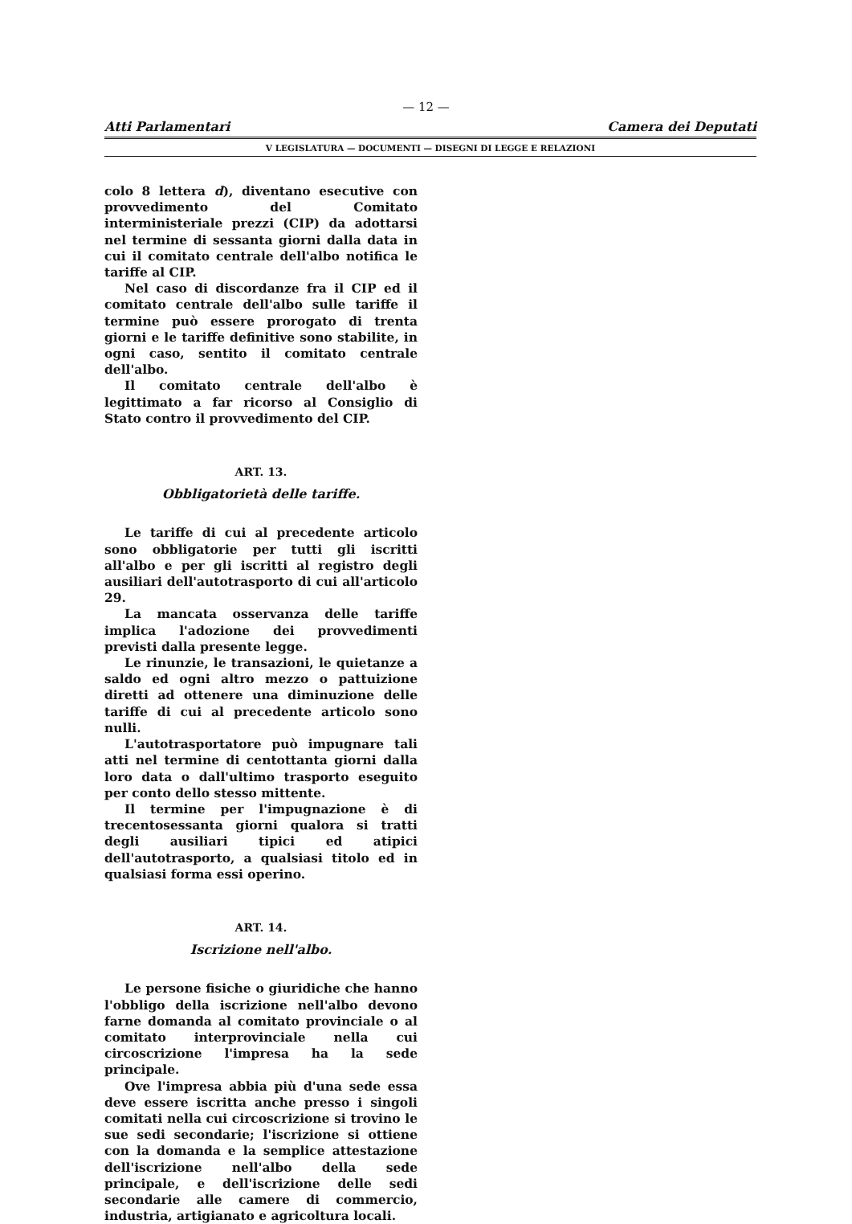— 12 —
Atti Parlamentari Camera dei Deputati
V LEGISLATURA — DOCUMENTI — DISEGNI DI LEGGE E RELAZIONI
colo 8 lettera d), diventano esecutive con provvedimento del Comitato interministeriale prezzi (CIP) da adottarsi nel termine di sessanta giorni dalla data in cui il comitato centrale dell'albo notifica le tariffe al CIP.
Nel caso di discordanze fra il CIP ed il comitato centrale dell'albo sulle tariffe il termine può essere prorogato di trenta giorni e le tariffe definitive sono stabilite, in ogni caso, sentito il comitato centrale dell'albo.
Il comitato centrale dell'albo è legittimato a far ricorso al Consiglio di Stato contro il provvedimento del CIP.
ART. 13.
Obbligatorietà delle tariffe.
Le tariffe di cui al precedente articolo sono obbligatorie per tutti gli iscritti all'albo e per gli iscritti al registro degli ausiliari dell'autotrasporto di cui all'articolo 29.
La mancata osservanza delle tariffe implica l'adozione dei provvedimenti previsti dalla presente legge.
Le rinunzie, le transazioni, le quietanze a saldo ed ogni altro mezzo o pattuizione diretti ad ottenere una diminuzione delle tariffe di cui al precedente articolo sono nulli.
L'autotrasportatore può impugnare tali atti nel termine di centottanta giorni dalla loro data o dall'ultimo trasporto eseguito per conto dello stesso mittente.
Il termine per l'impugnazione è di trecentosessanta giorni qualora si tratti degli ausiliari tipici ed atipici dell'autotrasporto, a qualsiasi titolo ed in qualsiasi forma essi operino.
ART. 14.
Iscrizione nell'albo.
Le persone fisiche o giuridiche che hanno l'obbligo della iscrizione nell'albo devono farne domanda al comitato provinciale o al comitato interprovinciale nella cui circoscrizione l'impresa ha la sede principale.
Ove l'impresa abbia più d'una sede essa deve essere iscritta anche presso i singoli comitati nella cui circoscrizione si trovino le sue sedi secondarie; l'iscrizione si ottiene con la domanda e la semplice attestazione dell'iscrizione nell'albo della sede principale, e dell'iscrizione delle sedi secondarie alle camere di commercio, industria, artigianato e agricoltura locali.